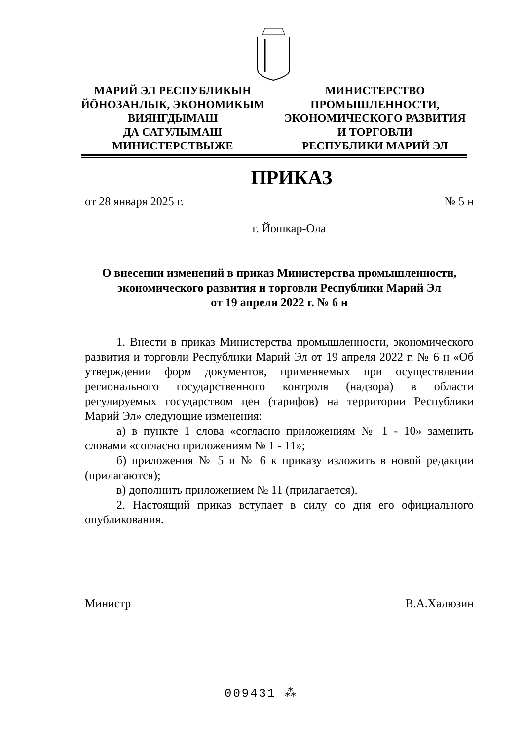МАРИЙ ЭЛ РЕСПУБЛИКЫН
ЙӦНОЗАНЛЫК, ЭКОНОМИКЫМ
ВИЯНГДЫМАШ
ДА САТУЛЫМАШ
МИНИСТЕРСТВЫЖЕ
МИНИСТЕРСТВО
ПРОМЫШЛЕННОСТИ,
ЭКОНОМИЧЕСКОГО РАЗВИТИЯ
И ТОРГОВЛИ
РЕСПУБЛИКИ МАРИЙ ЭЛ
ПРИКАЗ
от 28 января 2025 г. № 5 н
г. Йошкар-Ола
О внесении изменений в приказ Министерства промышленности,
экономического развития и торговли Республики Марий Эл
от 19 апреля 2022 г. № 6 н
1. Внести в приказ Министерства промышленности, экономического развития и торговли Республики Марий Эл от 19 апреля 2022 г. № 6 н «Об утверждении форм документов, применяемых при осуществлении регионального государственного контроля (надзора) в области регулируемых государством цен (тарифов) на территории Республики Марий Эл» следующие изменения:
а) в пункте 1 слова «согласно приложениям № 1 - 10» заменить словами «согласно приложениям № 1 - 11»;
б) приложения № 5 и № 6 к приказу изложить в новой редакции (прилагаются);
в) дополнить приложением № 11 (прилагается).
2. Настоящий приказ вступает в силу со дня его официального опубликования.
Министр В.А.Халюзин
009431 ⁂